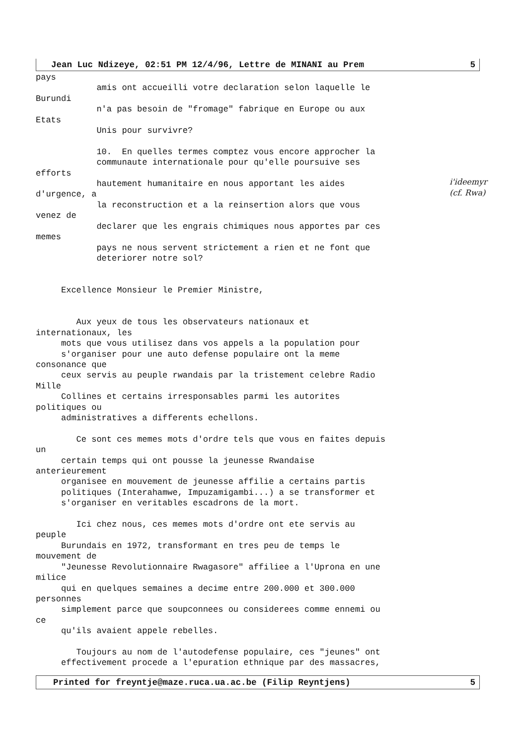Jean Luc Ndizeye, 02:51 PM 12/4/96, Lettre de MINANI au Prem 5
pays
            amis ont accueilli votre declaration selon laquelle le
Burundi
            n'a pas besoin de "fromage" fabrique en Europe ou aux
Etats
            Unis pour survivre?

            10.  En quelles termes comptez vous encore approcher la
            communaute internationale pour qu'elle poursuive ses
efforts
            hautement humanitaire en nous apportant les aides
d'urgence, a
            la reconstruction et a la reinsertion alors que vous
venez de
            declarer que les engrais chimiques nous apportes par ces
memes
            pays ne nous servent strictement a rien et ne font que
            deteriorer notre sol?


     Excellence Monsieur le Premier Ministre,


        Aux yeux de tous les observateurs nationaux et
internationaux, les
     mots que vous utilisez dans vos appels a la population pour
     s'organiser pour une auto defense populaire ont la meme
consonance que
     ceux servis au peuple rwandais par la tristement celebre Radio
Mille
     Collines et certains irresponsables parmi les autorites
politiques ou
     administratives a differents echellons.

        Ce sont ces memes mots d'ordre tels que vous en faites depuis
un
     certain temps qui ont pousse la jeunesse Rwandaise
anterieurement
     organisee en mouvement de jeunesse affilie a certains partis
     politiques (Interahamwe, Impuzamigambi...) a se transformer et
     s'organiser en veritables escadrons de la mort.

        Ici chez nous, ces memes mots d'ordre ont ete servis au
peuple
     Burundais en 1972, transformant en tres peu de temps le
mouvement de
     "Jeunesse Revolutionnaire Rwagasore" affiliee a l'Uprona en une
milice
     qui en quelques semaines a decime entre 200.000 et 300.000
personnes
     simplement parce que soupconnees ou considerees comme ennemi ou
ce
     qu'ils avaient appele rebelles.

        Toujours au nom de l'autodefense populaire, ces "jeunes" ont
     effectivement procede a l'epuration ethnique par des massacres,
Printed for freyntje@maze.ruca.ua.ac.be (Filip Reyntjens) 5
i'ideemyr
(cf. Rwa)